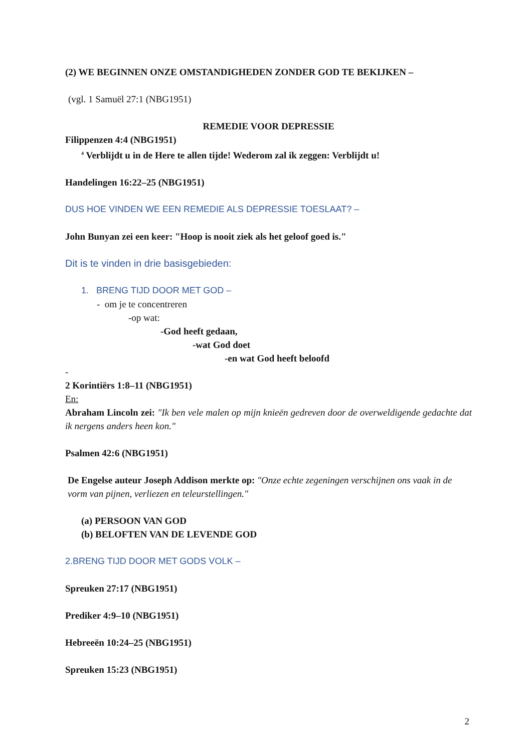(2) WE BEGINNEN ONZE OMSTANDIGHEDEN ZONDER GOD TE BEKIJKEN –
(vgl. 1 Samuël 27:1 (NBG1951)
REMEDIE VOOR DEPRESSIE
Filippenzen 4:4 (NBG1951)
<sup>4</sup> Verblijdt u in de Here te allen tijde! Wederom zal ik zeggen: Verblijdt u!
Handelingen 16:22–25 (NBG1951)
DUS HOE VINDEN WE EEN REMEDIE ALS DEPRESSIE TOESLAAT? –
John Bunyan zei een keer: "Hoop is nooit ziek als het geloof goed is."
Dit is te vinden in drie basisgebieden:
1. BRENG TIJD DOOR MET GOD –
- om je te concentreren
-op wat:
-God heeft gedaan,
-wat God doet
-en wat God heeft beloofd
-
2 Korintiërs 1:8–11 (NBG1951)
En:
Abraham Lincoln zei: "Ik ben vele malen op mijn knieën gedreven door de overweldigende gedachte dat ik nergens anders heen kon."
Psalmen 42:6 (NBG1951)
De Engelse auteur Joseph Addison merkte op: "Onze echte zegeningen verschijnen ons vaak in de vorm van pijnen, verliezen en teleurstellingen."
(a) PERSOON VAN GOD
(b) BELOFTEN VAN DE LEVENDE GOD
2.BRENG TIJD DOOR MET GODS VOLK –
Spreuken 27:17 (NBG1951)
Prediker 4:9–10 (NBG1951)
Hebreeën 10:24–25 (NBG1951)
Spreuken 15:23 (NBG1951)
2